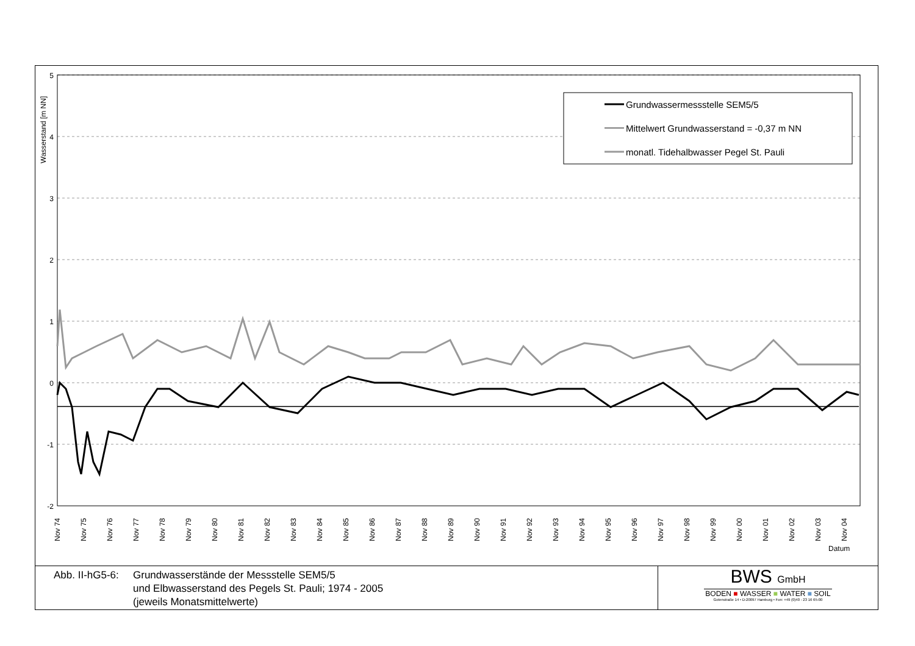Wasserstand [m NN]
5
4
3
2
1
0
-1
-2
Nov 74
Nov 75
Nov 76
Nov 77
Nov 78
Nov 79
Nov 80
Nov 81
Nov 82
Nov 83
Nov 84
Nov 85
Nov 86
Nov 87
Nov 88
Nov 89
Nov 90
Nov 91
Nov 92
Nov 93
Nov 94
Nov 95
Nov 96
Nov 97
Nov 98
Nov 99
Nov 00
Nov 01
Nov 02
Nov 03
Nov 04
Datum
Grundwassermessstelle SEM5/5
Mittelwert Grundwasserstand = -0,37 m NN
monatl. Tidehalbwasser Pegel St. Pauli
Abb. II-hG5-6:
Grundwasserstände der Messstelle SEM5/5
und Elbwasserstand des Pegels St. Pauli; 1974 - 2005
(jeweils Monatsmittelwerte)
BWS GmbH
BODEN ■ WASSER ■ WATER ■ SOIL
Gotenstraße 14 • D-20097 Hamburg • Fon: +49 (0)40 - 23 16 65-00